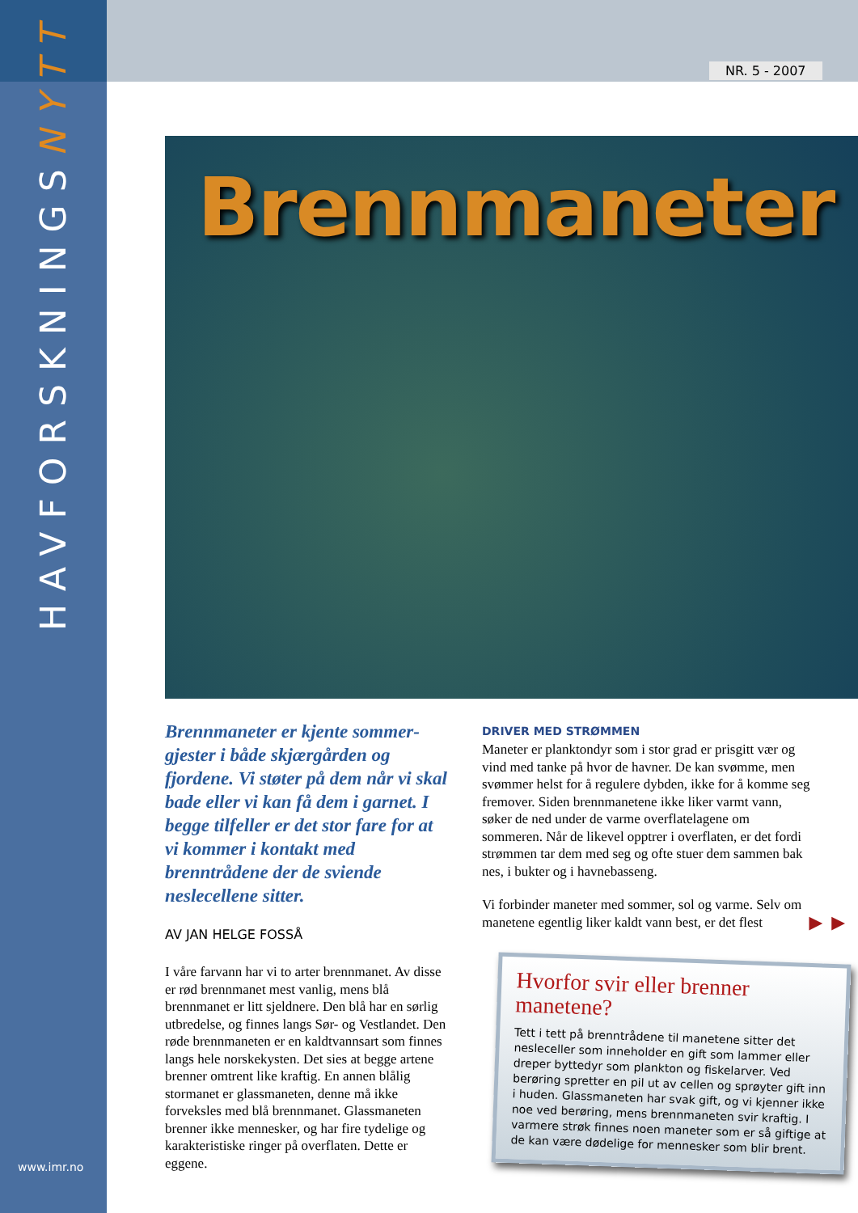HAVFORSKNINGSNYTT
NR. 5 - 2007
Brennmaneter
Brennmaneter er kjente sommer-gjester i både skjærgården og fjordene. Vi støter på dem når vi skal bade eller vi kan få dem i garnet. I begge tilfeller er det stor fare for at vi kommer i kontakt med brenntrådene der de sviende neslecellene sitter.
AV JAN HELGE FOSSÅ
I våre farvann har vi to arter brennmanet. Av disse er rød brennmanet mest vanlig, mens blå brennmanet er litt sjeldnere. Den blå har en sørlig utbredelse, og finnes langs Sør- og Vestlandet. Den røde brennmaneten er en kaldtvannsart som finnes langs hele norskekysten. Det sies at begge artene brenner omtrent like kraftig. En annen blålig stormanet er glassmaneten, denne må ikke forveksles med blå brennmanet. Glassmaneten brenner ikke mennesker, og har fire tydelige og karakteristiske ringer på overflaten. Dette er eggene.
DRIVER MED STRØMMEN
Maneter er planktondyr som i stor grad er prisgitt vær og vind med tanke på hvor de havner. De kan svømme, men svømmer helst for å regulere dybden, ikke for å komme seg fremover. Siden brennmanetene ikke liker varmt vann, søker de ned under de varme overflatelagene om sommeren. Når de likevel opptrer i overflaten, er det fordi strømmen tar dem med seg og ofte stuer dem sammen bak nes, i bukter og i havnebasseng.
Vi forbinder maneter med sommer, sol og varme. Selv om manetene egentlig liker kaldt vann best, er det flest
►►
Hvorfor svir eller brenner manetene?
Tett i tett på brenntrådene til manetene sitter det nesleceller som inneholder en gift som lammer eller dreper byttedyr som plankton og fiskelarver. Ved berøring spretter en pil ut av cellen og sprøyter gift inn i huden. Glassmaneten har svak gift, og vi kjenner ikke noe ved berøring, mens brennmaneten svir kraftig. I varmere strøk finnes noen maneter som er så giftige at de kan være dødelige for mennesker som blir brent.
www.imr.no